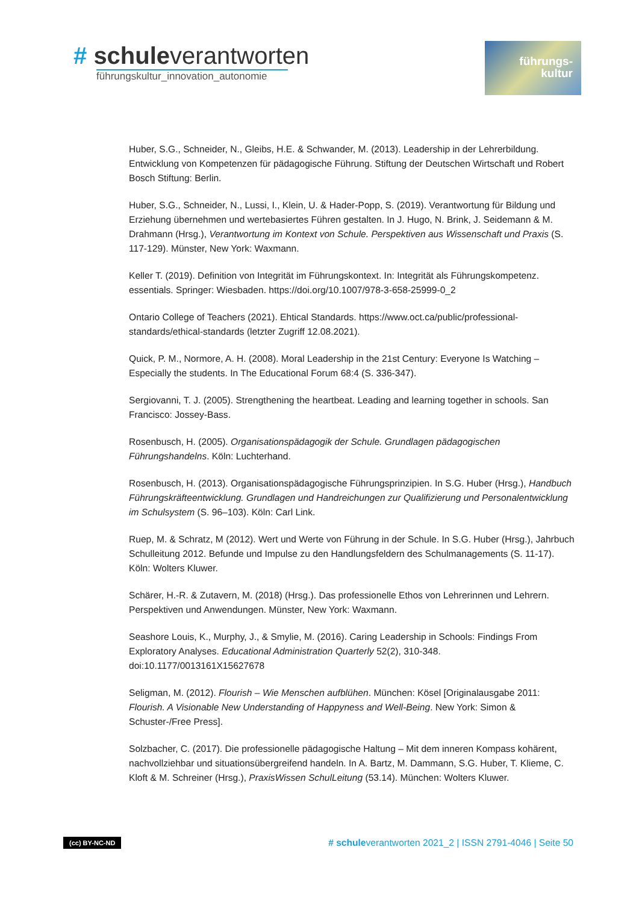# schuleverantworten
führungskultur_innovation_autonomie
führungs-
kultur
Huber, S.G., Schneider, N., Gleibs, H.E. & Schwander, M. (2013). Leadership in der Lehrerbildung. Entwicklung von Kompetenzen für pädagogische Führung. Stiftung der Deutschen Wirtschaft und Robert Bosch Stiftung: Berlin.
Huber, S.G., Schneider, N., Lussi, I., Klein, U. & Hader-Popp, S. (2019). Verantwortung für Bildung und Erziehung übernehmen und wertebasiertes Führen gestalten. In J. Hugo, N. Brink, J. Seidemann & M. Drahmann (Hrsg.), Verantwortung im Kontext von Schule. Perspektiven aus Wissenschaft und Praxis (S. 117-129). Münster, New York: Waxmann.
Keller T. (2019). Definition von Integrität im Führungskontext. In: Integrität als Führungskompetenz. essentials. Springer: Wiesbaden. https://doi.org/10.1007/978-3-658-25999-0_2
Ontario College of Teachers (2021). Ehtical Standards. https://www.oct.ca/public/professional-standards/ethical-standards (letzter Zugriff 12.08.2021).
Quick, P. M., Normore, A. H. (2008). Moral Leadership in the 21st Century: Everyone Is Watching – Especially the students. In The Educational Forum 68:4 (S. 336-347).
Sergiovanni, T. J. (2005). Strengthening the heartbeat. Leading and learning together in schools. San Francisco: Jossey-Bass.
Rosenbusch, H. (2005). Organisationspädagogik der Schule. Grundlagen pädagogischen Führungshandelns. Köln: Luchterhand.
Rosenbusch, H. (2013). Organisationspädagogische Führungsprinzipien. In S.G. Huber (Hrsg.), Handbuch Führungskräfteentwicklung. Grundlagen und Handreichungen zur Qualifizierung und Personalentwicklung im Schulsystem (S. 96–103). Köln: Carl Link.
Ruep, M. & Schratz, M (2012). Wert und Werte von Führung in der Schule. In S.G. Huber (Hrsg.), Jahrbuch Schulleitung 2012. Befunde und Impulse zu den Handlungsfeldern des Schulmanagements (S. 11-17). Köln: Wolters Kluwer.
Schärer, H.-R. & Zutavern, M. (2018) (Hrsg.). Das professionelle Ethos von Lehrerinnen und Lehrern. Perspektiven und Anwendungen. Münster, New York: Waxmann.
Seashore Louis, K., Murphy, J., & Smylie, M. (2016). Caring Leadership in Schools: Findings From Exploratory Analyses. Educational Administration Quarterly 52(2), 310-348. doi:10.1177/0013161X15627678
Seligman, M. (2012). Flourish – Wie Menschen aufblühen. München: Kösel [Originalausgabe 2011: Flourish. A Visionable New Understanding of Happyness and Well-Being. New York: Simon & Schuster-/Free Press].
Solzbacher, C. (2017). Die professionelle pädagogische Haltung – Mit dem inneren Kompass kohärent, nachvollziehbar und situationsübergreifend handeln. In A. Bartz, M. Dammann, S.G. Huber, T. Klieme, C. Kloft & M. Schreiner (Hrsg.), PraxisWissen SchulLeitung (53.14). München: Wolters Kluwer.
(cc) BY-NC-ND # schuleverantworten 2021_2 | ISSN 2791-4046 | Seite 50